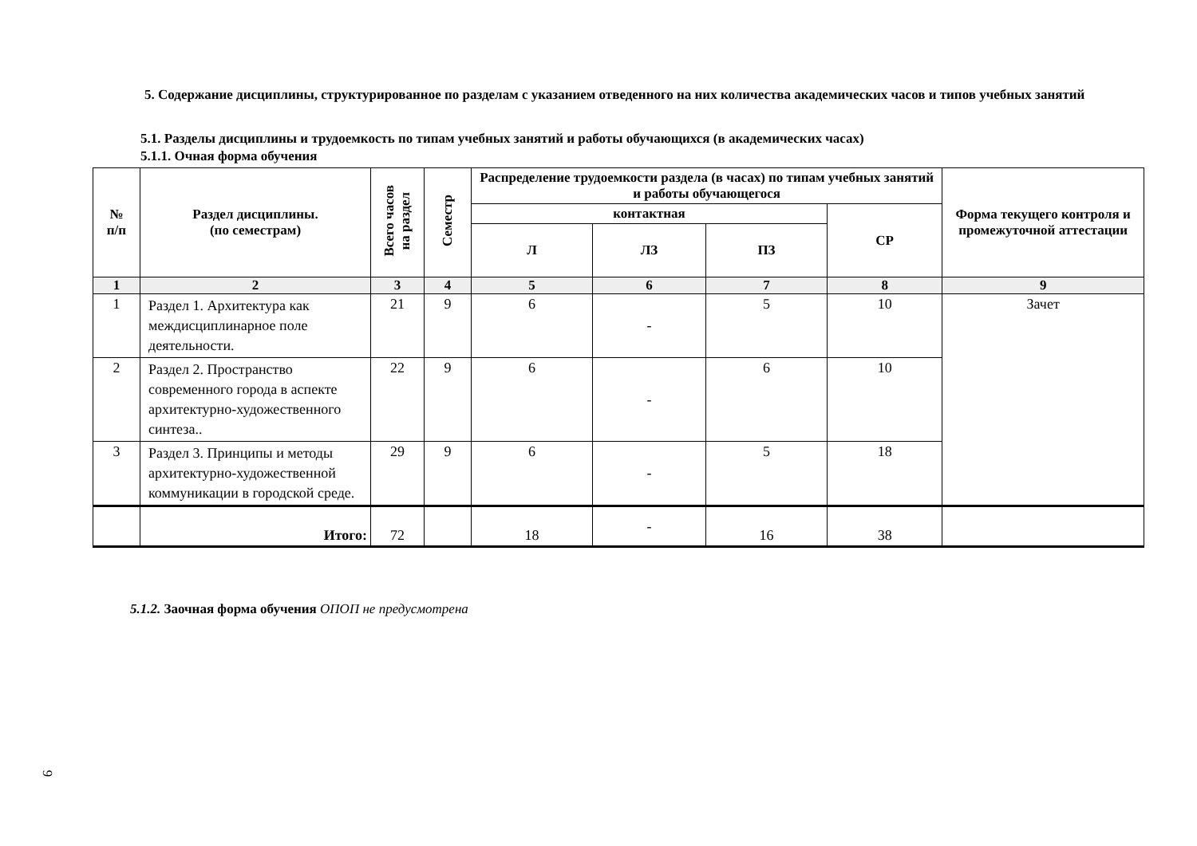5. Содержание дисциплины, структурированное по разделам с указанием отведенного на них количества академических часов и типов учебных занятий
5.1. Разделы дисциплины и трудоемкость по типам учебных занятий и работы обучающихся (в академических часах)
5.1.1. Очная форма обучения
| № п/п | Раздел дисциплины. (по семестрам) | Всего часов на раздел | Семестр | Распределение трудоемкости раздела (в часах) по типам учебных занятий и работы обучающегося | | | | Форма текущего контроля и промежуточной аттестации |
| --- | --- | --- | --- | --- | --- | --- | --- | --- |
| | | | | контактная | | | СР | |
| | | | | Л | ЛЗ | ПЗ | | |
| 1 | 2 | 3 | 4 | 5 | 6 | 7 | 8 | 9 |
| 1 | Раздел 1. Архитектура как междисциплинарное поле деятельности. | 21 | 9 | 6 | - | 5 | 10 | Зачет |
| 2 | Раздел 2. Пространство современного города в аспекте архитектурно-художественного синтеза.. | 22 | 9 | 6 | - | 6 | 10 | |
| 3 | Раздел 3. Принципы и методы архитектурно-художественной коммуникации в городской среде. | 29 | 9 | 6 | - | 5 | 18 | |
| | Итого: | 72 | | 18 | - | 16 | 38 | |
5.1.2. Заочная форма обучения ОПОП не предусмотрена
9